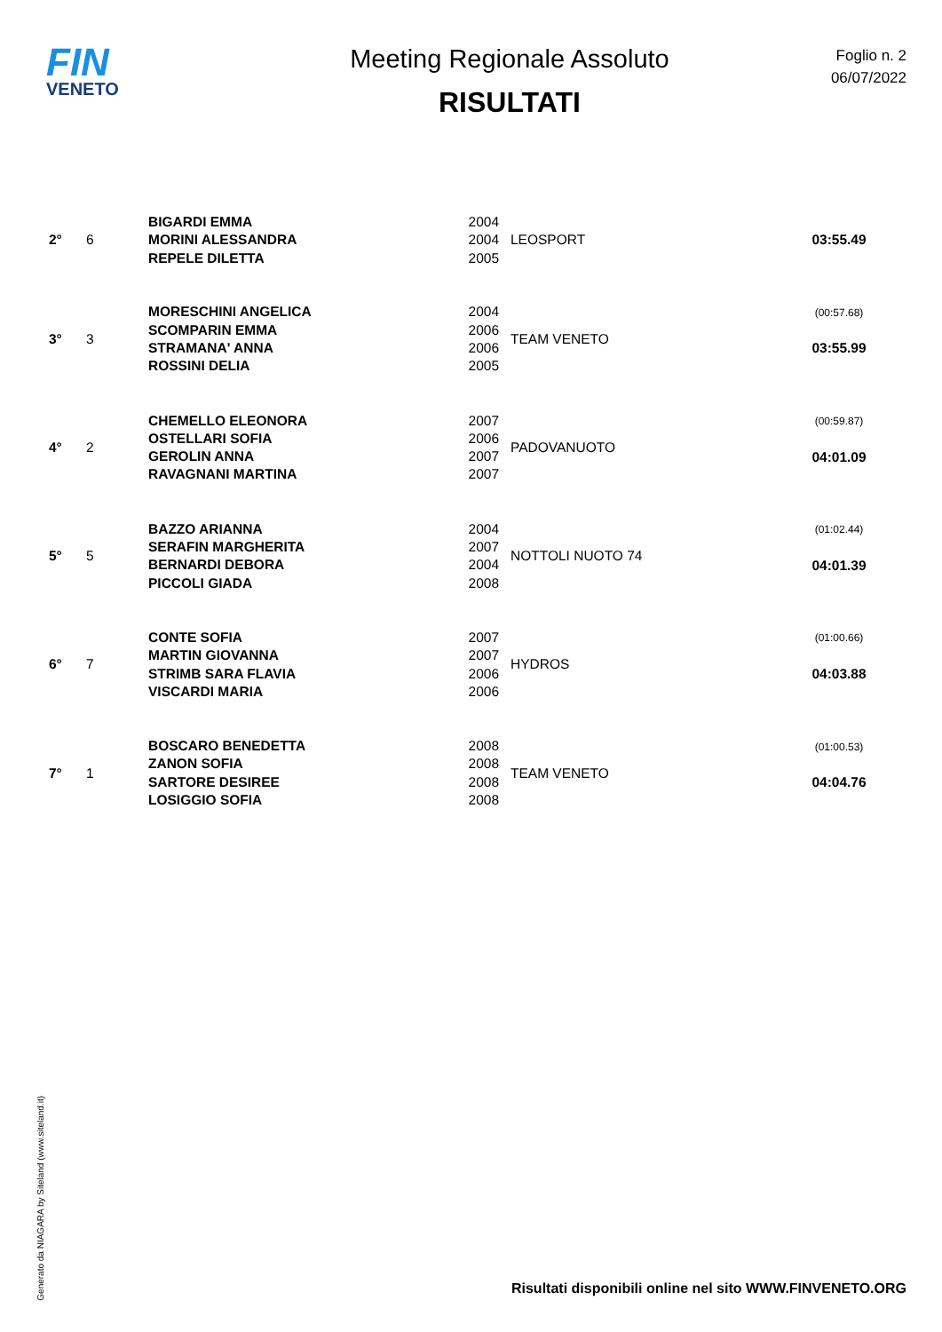FIN
VENETO
Meeting Regionale Assoluto
RISULTATI
Foglio n. 2
06/07/2022
| 2° | 6 | BIGARDI EMMA MORINI ALESSANDRA REPELE DILETTA | 2004 2004 2005 | LEOSPORT | 03:55.49 |
| 3° | 3 | MORESCHINI ANGELICA SCOMPARIN EMMA STRAMANA' ANNA ROSSINI DELIA | 2004 2006 2006 2005 | TEAM VENETO | (00:57.68) 03:55.99 |
| 4° | 2 | CHEMELLO ELEONORA OSTELLARI SOFIA GEROLIN ANNA RAVAGNANI MARTINA | 2007 2006 2007 2007 | PADOVANUOTO | (00:59.87) 04:01.09 |
| 5° | 5 | BAZZO ARIANNA SERAFIN MARGHERITA BERNARDI DEBORA PICCOLI GIADA | 2004 2007 2004 2008 | NOTTOLI NUOTO 74 | (01:02.44) 04:01.39 |
| 6° | 7 | CONTE SOFIA MARTIN GIOVANNA STRIMB SARA FLAVIA VISCARDI MARIA | 2007 2007 2006 2006 | HYDROS | (01:00.66) 04:03.88 |
| 7° | 1 | BOSCARO BENEDETTA ZANON SOFIA SARTORE DESIREE LOSIGGIO SOFIA | 2008 2008 2008 2008 | TEAM VENETO | (01:00.53) 04:04.76 |
Generato da NIAGARA by Siteland (www.siteland.it)
Risultati disponibili online nel sito WWW.FINVENETO.ORG